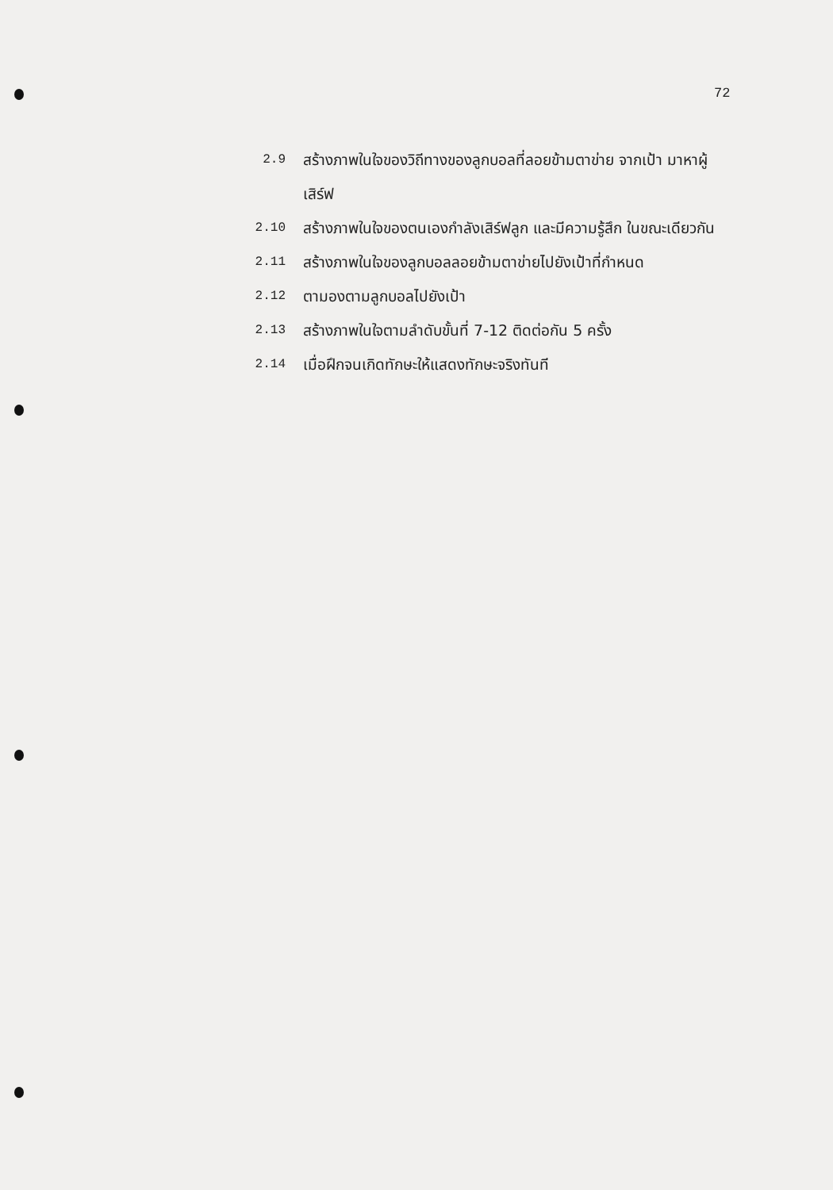72
2.9 สร้างภาพในใจของวิถีทางของลูกบอลที่ลอยข้ามตาข่าย จากเป้า มาหาผู้เสิร์ฟ
2.10 สร้างภาพในใจของตนเองกำลังเสิร์ฟลูก และมีความรู้สึก ในขณะเดียวกัน
2.11 สร้างภาพในใจของลูกบอลลอยข้ามตาข่ายไปยังเป้าที่กำหนด
2.12 ตามองตามลูกบอลไปยังเป้า
2.13 สร้างภาพในใจตามลำดับขั้นที่ 7-12 ติดต่อกัน 5 ครั้ง
2.14 เมื่อฝึกจนเกิดทักษะให้แสดงทักษะจริงทันที